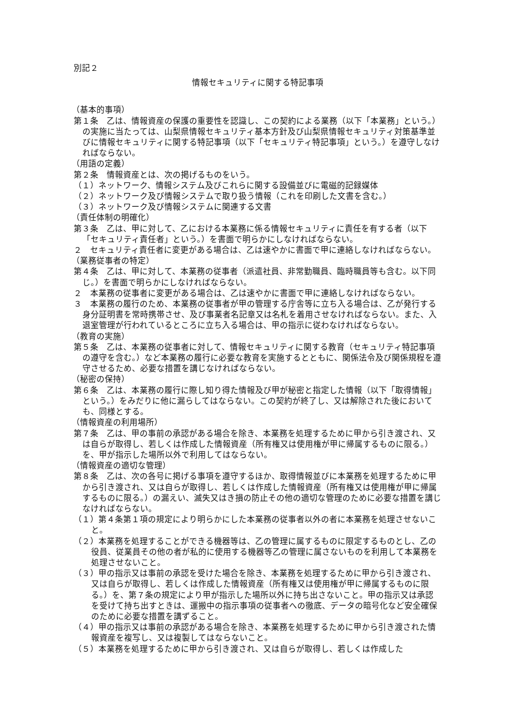別記２
情報セキュリティに関する特記事項
（基本的事項）
第１条　乙は、情報資産の保護の重要性を認識し、この契約による業務（以下「本業務」という。）の実施に当たっては、山梨県情報セキュリティ基本方針及び山梨県情報セキュリティ対策基準並びに情報セキュリティに関する特記事項（以下「セキュリティ特記事項」という。）を遵守しなければならない。
（用語の定義）
第２条　情報資産とは、次の掲げるものをいう。
（１）ネットワーク、情報システム及びこれらに関する設備並びに電磁的記録媒体
（２）ネットワーク及び情報システムで取り扱う情報（これを印刷した文書を含む。）
（３）ネットワーク及び情報システムに関連する文書
（責任体制の明確化）
第３条　乙は、甲に対して、乙における本業務に係る情報セキュリティに責任を有する者（以下「セキュリティ責任者」という。）を書面で明らかにしなければならない。
２　セキュリティ責任者に変更がある場合は、乙は速やかに書面で甲に連絡しなければならない。
（業務従事者の特定）
第４条　乙は、甲に対して、本業務の従事者（派遣社員、非常勤職員、臨時職員等も含む。以下同じ。）を書面で明らかにしなければならない。
２　本業務の従事者に変更がある場合は、乙は速やかに書面で甲に連絡しなければならない。
３　本業務の履行のため、本業務の従事者が甲の管理する庁舎等に立ち入る場合は、乙が発行する身分証明書を常時携帯させ、及び事業者名記章又は名札を着用させなければならない。また、入退室管理が行われているところに立ち入る場合は、甲の指示に従わなければならない。
（教育の実施）
第５条　乙は、本業務の従事者に対して、情報セキュリティに関する教育（セキュリティ特記事項の遵守を含む。）など本業務の履行に必要な教育を実施するとともに、関係法令及び関係規程を遵守させるため、必要な措置を講じなければならない。
（秘密の保持）
第６条　乙は、本業務の履行に際し知り得た情報及び甲が秘密と指定した情報（以下「取得情報」という。）をみだりに他に漏らしてはならない。この契約が終了し、又は解除された後においても、同様とする。
（情報資産の利用場所）
第７条　乙は、甲の事前の承認がある場合を除き、本業務を処理するために甲から引き渡され、又は自らが取得し、若しくは作成した情報資産（所有権又は使用権が甲に帰属するものに限る。）を、甲が指示した場所以外で利用してはならない。
（情報資産の適切な管理）
第８条　乙は、次の各号に掲げる事項を遵守するほか、取得情報並びに本業務を処理するために甲から引き渡され、又は自らが取得し、若しくは作成した情報資産（所有権又は使用権が甲に帰属するものに限る。）の漏えい、滅失又はき損の防止その他の適切な管理のために必要な措置を講じなければならない。
（１）第４条第１項の規定により明らかにした本業務の従事者以外の者に本業務を処理させないこと。
（２）本業務を処理することができる機器等は、乙の管理に属するものに限定するものとし、乙の役員、従業員その他の者が私的に使用する機器等乙の管理に属さないものを利用して本業務を処理させないこと。
（３）甲の指示又は事前の承認を受けた場合を除き、本業務を処理するために甲から引き渡され、又は自らが取得し、若しくは作成した情報資産（所有権又は使用権が甲に帰属するものに限る。）を、第７条の規定により甲が指示した場所以外に持ち出さないこと。甲の指示又は承認を受けて持ち出すときは、運搬中の指示事項の従事者への徹底、データの暗号化など安全確保のために必要な措置を講ずること。
（４）甲の指示又は事前の承認がある場合を除き、本業務を処理するために甲から引き渡された情報資産を複写し、又は複製してはならないこと。
（５）本業務を処理するために甲から引き渡され、又は自らが取得し、若しくは作成した